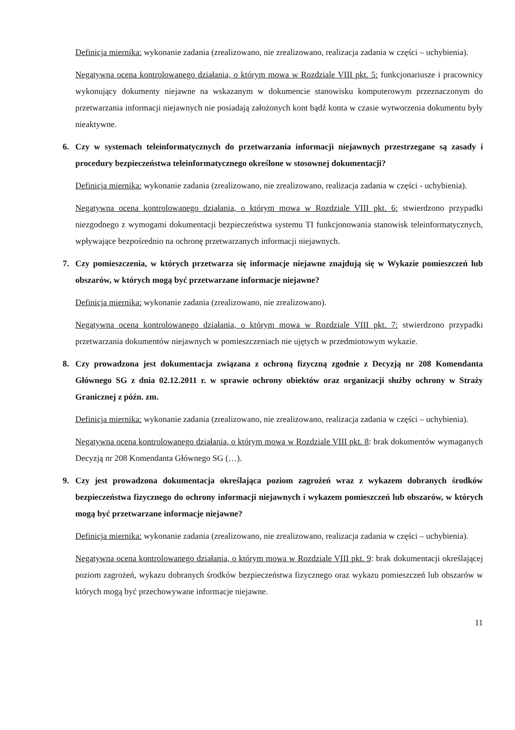Definicja miernika: wykonanie zadania (zrealizowano, nie zrealizowano, realizacja zadania w części – uchybienia).
Negatywna ocena kontrolowanego działania, o którym mowa w Rozdziale VIII pkt. 5: funkcjonariusze i pracownicy wykonujący dokumenty niejawne na wskazanym w dokumencie stanowisku komputerowym przeznaczonym do przetwarzania informacji niejawnych nie posiadają założonych kont bądź konta w czasie wytworzenia dokumentu były nieaktywne.
6. Czy w systemach teleinformatycznych do przetwarzania informacji niejawnych przestrzegane są zasady i procedury bezpieczeństwa teleinformatycznego określone w stosownej dokumentacji?
Definicja miernika: wykonanie zadania (zrealizowano, nie zrealizowano, realizacja zadania w części - uchybienia).
Negatywna ocena kontrolowanego działania, o którym mowa w Rozdziale VIII pkt. 6: stwierdzono przypadki niezgodnego z wymogami dokumentacji bezpieczeństwa systemu TI funkcjonowania stanowisk teleinformatycznych, wpływające bezpośrednio na ochronę przetwarzanych informacji niejawnych.
7. Czy pomieszczenia, w których przetwarza się informacje niejawne znajdują się w Wykazie pomieszczeń lub obszarów, w których mogą być przetwarzane informacje niejawne?
Definicja miernika: wykonanie zadania (zrealizowano, nie zrealizowano).
Negatywna ocena kontrolowanego działania, o którym mowa w Rozdziale VIII pkt. 7: stwierdzono przypadki przetwarzania dokumentów niejawnych w pomieszczeniach nie ujętych w przedmiotowym wykazie.
8. Czy prowadzona jest dokumentacja związana z ochroną fizyczną zgodnie z Decyzją nr 208 Komendanta Głównego SG z dnia 02.12.2011 r. w sprawie ochrony obiektów oraz organizacji służby ochrony w Straży Granicznej z późn. zm.
Definicja miernika: wykonanie zadania (zrealizowano, nie zrealizowano, realizacja zadania w części – uchybienia).
Negatywna ocena kontrolowanego działania, o którym mowa w Rozdziale VIII pkt. 8: brak dokumentów wymaganych Decyzją nr 208 Komendanta Głównego SG (…).
9. Czy jest prowadzona dokumentacja określająca poziom zagrożeń wraz z wykazem dobranych środków bezpieczeństwa fizycznego do ochrony informacji niejawnych i wykazem pomieszczeń lub obszarów, w których mogą być przetwarzane informacje niejawne?
Definicja miernika: wykonanie zadania (zrealizowano, nie zrealizowano, realizacja zadania w części – uchybienia).
Negatywna ocena kontrolowanego działania, o którym mowa w Rozdziale VIII pkt. 9: brak dokumentacji określającej poziom zagrożeń, wykazu dobranych środków bezpieczeństwa fizycznego oraz wykazu pomieszczeń lub obszarów w których mogą być przechowywane informacje niejawne.
11